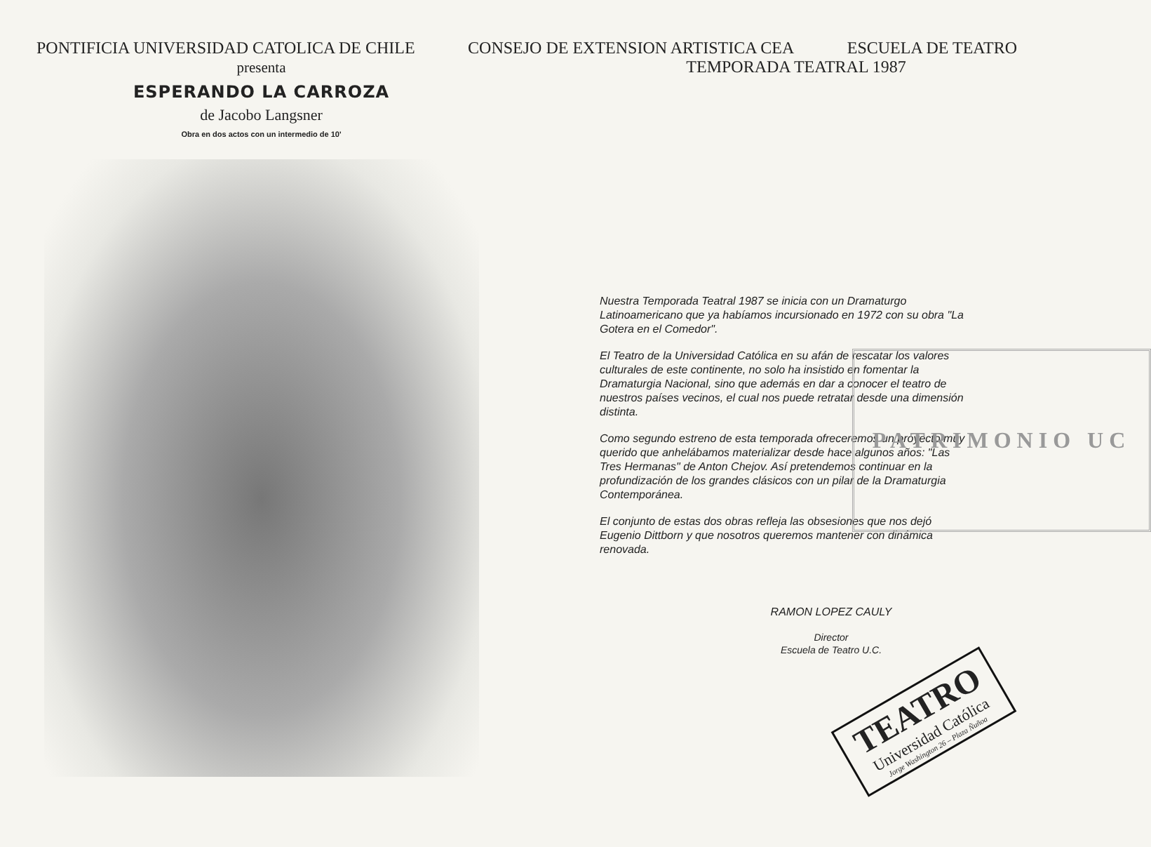PONTIFICIA UNIVERSIDAD CATOLICA DE CHILE CONSEJO DE EXTENSION ARTISTICA CEA ESCUELA DE TEATRO
presenta
ESPERANDO LA CARROZA
de Jacobo Langsner
Obra en dos actos con un intermedio de 10'
TEMPORADA TEATRAL 1987
Nuestra Temporada Teatral 1987 se inicia con un Dramaturgo Latinoamericano que ya habíamos incursionado en 1972 con su obra "La Gotera en el Comedor".
El Teatro de la Universidad Católica en su afán de rescatar los valores culturales de este continente, no solo ha insistido en fomentar la Dramaturgia Nacional, sino que además en dar a conocer el teatro de nuestros países vecinos, el cual nos puede retratar desde una dimensión distinta.
Como segundo estreno de esta temporada ofreceremos un proyecto muy querido que anhelábamos materializar desde hace algunos años: "Las Tres Hermanas" de Anton Chejov. Así pretendemos continuar en la profundización de los grandes clásicos con un pilar de la Dramaturgia Contemporánea.
El conjunto de estas dos obras refleja las obsesiones que nos dejó Eugenio Dittborn y que nosotros queremos mantener con dinámica renovada.
RAMON LOPEZ CAULY
Director
Escuela de Teatro U.C.
TEATRO
Universidad Católica
Jorge Washington 26 – Plaza Ñuñoa
PATRIMONIO UC